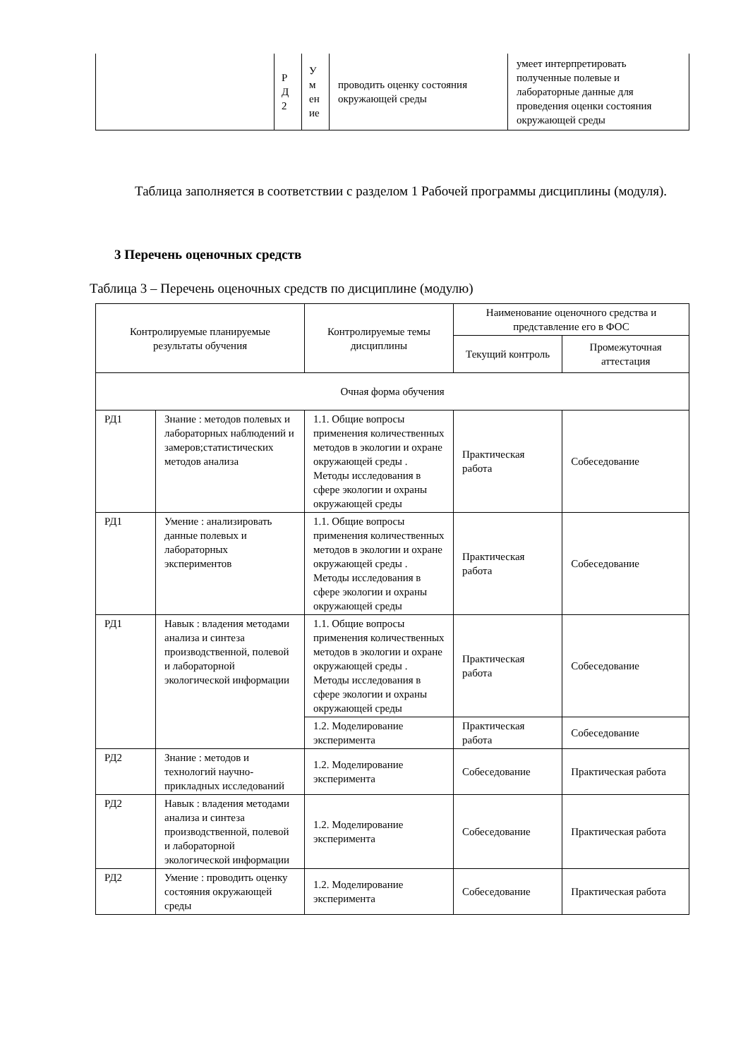| | Р Д 2 | У м ен ие | проводить оценку состояния окружающей среды | умеет интерпретировать полученные полевые и лабораторные данные для проведения оценки состояния окружающей среды |
Таблица заполняется в соответствии с разделом 1 Рабочей программы дисциплины (модуля).
3 Перечень оценочных средств
Таблица 3 – Перечень оценочных средств по дисциплине (модулю)
| Контролируемые планируемые результаты обучения | | Контролируемые темы дисциплины | Наименование оценочного средства и представление его в ФОС | |
| --- | --- | --- | --- | --- |
| | | | Текущий контроль | Промежуточная аттестация |
| Очная форма обучения | | | | |
| РД1 | Знание : методов полевых и лабораторных наблюдений и замеров;статистических методов анализа | 1.1. Общие вопросы применения количественных методов в экологии и охране окружающей среды . Методы исследования в сфере экологии и охраны окружающей среды | Практическая работа | Собеседование |
| РД1 | Умение : анализировать данные полевых и лабораторных экспериментов | 1.1. Общие вопросы применения количественных методов в экологии и охране окружающей среды . Методы исследования в сфере экологии и охраны окружающей среды | Практическая работа | Собеседование |
| РД1 | Навык : владения методами анализа и синтеза производственной, полевой и лабораторной экологической информации | 1.1. Общие вопросы применения количественных методов в экологии и охране окружающей среды . Методы исследования в сфере экологии и охраны окружающей среды | Практическая работа | Собеседование |
| | | 1.2. Моделирование эксперимента | Практическая работа | Собеседование |
| РД2 | Знание : методов и технологий научно-прикладных исследований | 1.2. Моделирование эксперимента | Собеседование | Практическая работа |
| РД2 | Навык : владения методами анализа и синтеза производственной, полевой и лабораторной экологической информации | 1.2. Моделирование эксперимента | Собеседование | Практическая работа |
| РД2 | Умение : проводить оценку состояния окружающей среды | 1.2. Моделирование эксперимента | Собеседование | Практическая работа |